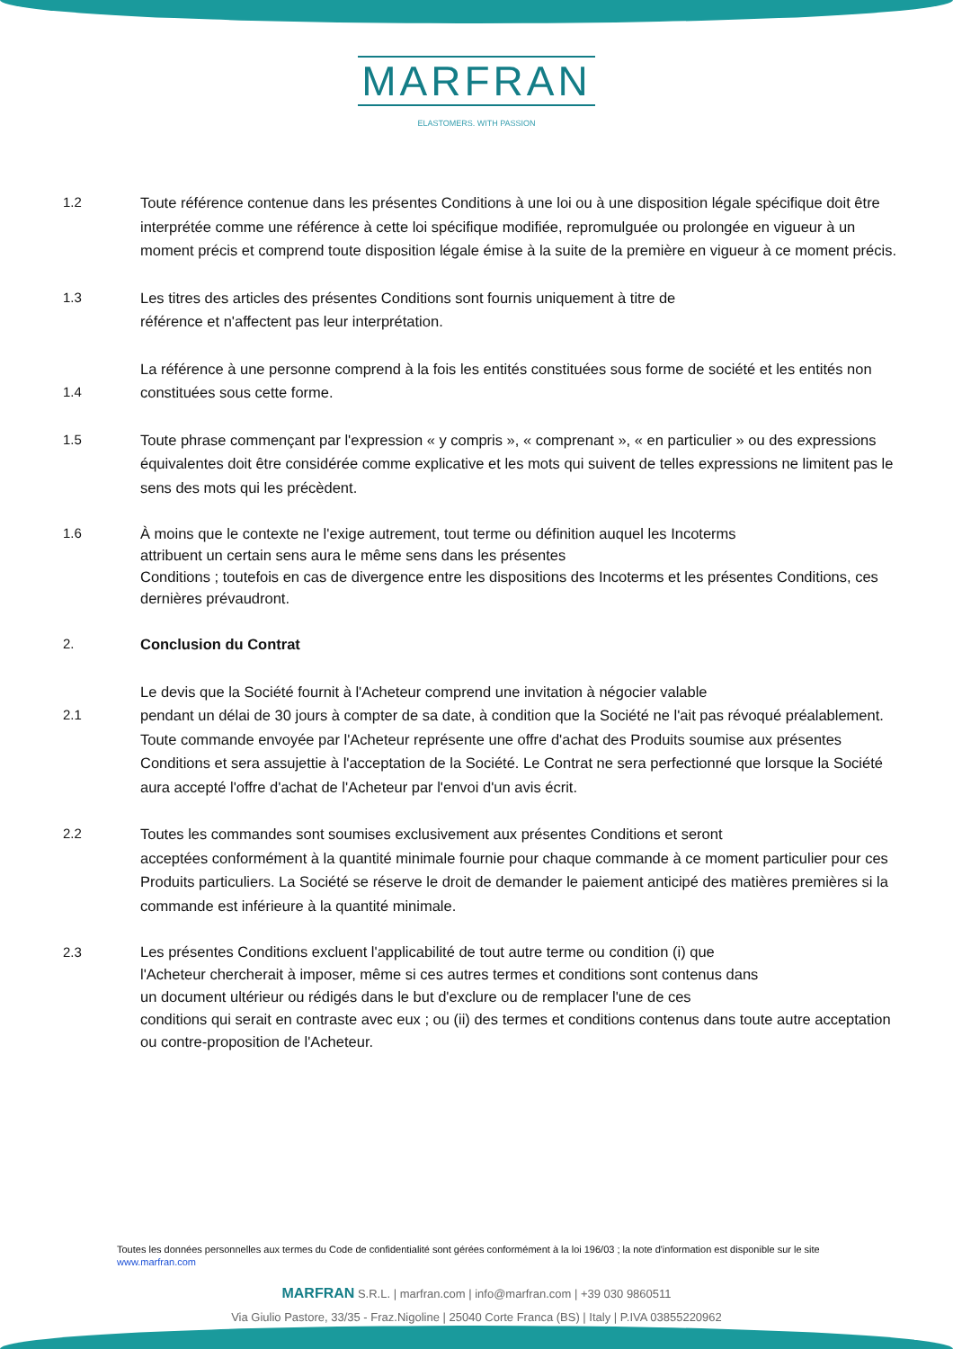MARFRAN
ELASTOMERS. WITH PASSION
1.2 Toute référence contenue dans les présentes Conditions à une loi ou à une disposition légale spécifique doit être interprétée comme une référence à cette loi spécifique modifiée, repromulguée ou prolongée en vigueur à un moment précis et comprend toute disposition légale émise à la suite de la première en vigueur à ce moment précis.
1.3 Les titres des articles des présentes Conditions sont fournis uniquement à titre de
référence et n'affectent pas leur interprétation.
1.4
La référence à une personne comprend à la fois les entités constituées sous forme de société et les entités non constituées sous cette forme.
1.5 Toute phrase commençant par l'expression « y compris », « comprenant », « en particulier » ou des expressions équivalentes doit être considérée comme explicative et les mots qui suivent de telles expressions ne limitent pas le sens des mots qui les précèdent.
1.6 À moins que le contexte ne l'exige autrement, tout terme ou définition auquel les Incoterms
attribuent un certain sens aura le même sens dans les présentes
Conditions ; toutefois en cas de divergence entre les dispositions des Incoterms et les présentes Conditions, ces dernières prévaudront.
2. Conclusion du Contrat
2.1
Le devis que la Société fournit à l'Acheteur comprend une invitation à négocier valable
pendant un délai de 30 jours à compter de sa date, à condition que la Société ne l'ait pas révoqué préalablement. Toute commande envoyée par l'Acheteur représente une offre d'achat des Produits soumise aux présentes Conditions et sera assujettie à l'acceptation de la Société. Le Contrat ne sera perfectionné que lorsque la Société aura accepté l'offre d'achat de l'Acheteur par l'envoi d'un avis écrit.
2.2 Toutes les commandes sont soumises exclusivement aux présentes Conditions et seront
acceptées conformément à la quantité minimale fournie pour chaque commande à ce moment particulier pour ces Produits particuliers. La Société se réserve le droit de demander le paiement anticipé des matières premières si la commande est inférieure à la quantité minimale.
2.3 Les présentes Conditions excluent l'applicabilité de tout autre terme ou condition (i) que
l'Acheteur chercherait à imposer, même si ces autres termes et conditions sont contenus dans
un document ultérieur ou rédigés dans le but d'exclure ou de remplacer l'une de ces
conditions qui serait en contraste avec eux ; ou (ii) des termes et conditions contenus dans toute autre acceptation ou contre-proposition de l'Acheteur.
Toutes les données personnelles aux termes du Code de confidentialité sont gérées conformément à la loi 196/03 ; la note d'information est disponible sur le site www.marfran.com
MARFRAN S.R.L. | marfran.com | info@marfran.com | +39 030 9860511
Via Giulio Pastore, 33/35 - Fraz.Nigoline | 25040 Corte Franca (BS) | Italy | P.IVA 03855220962